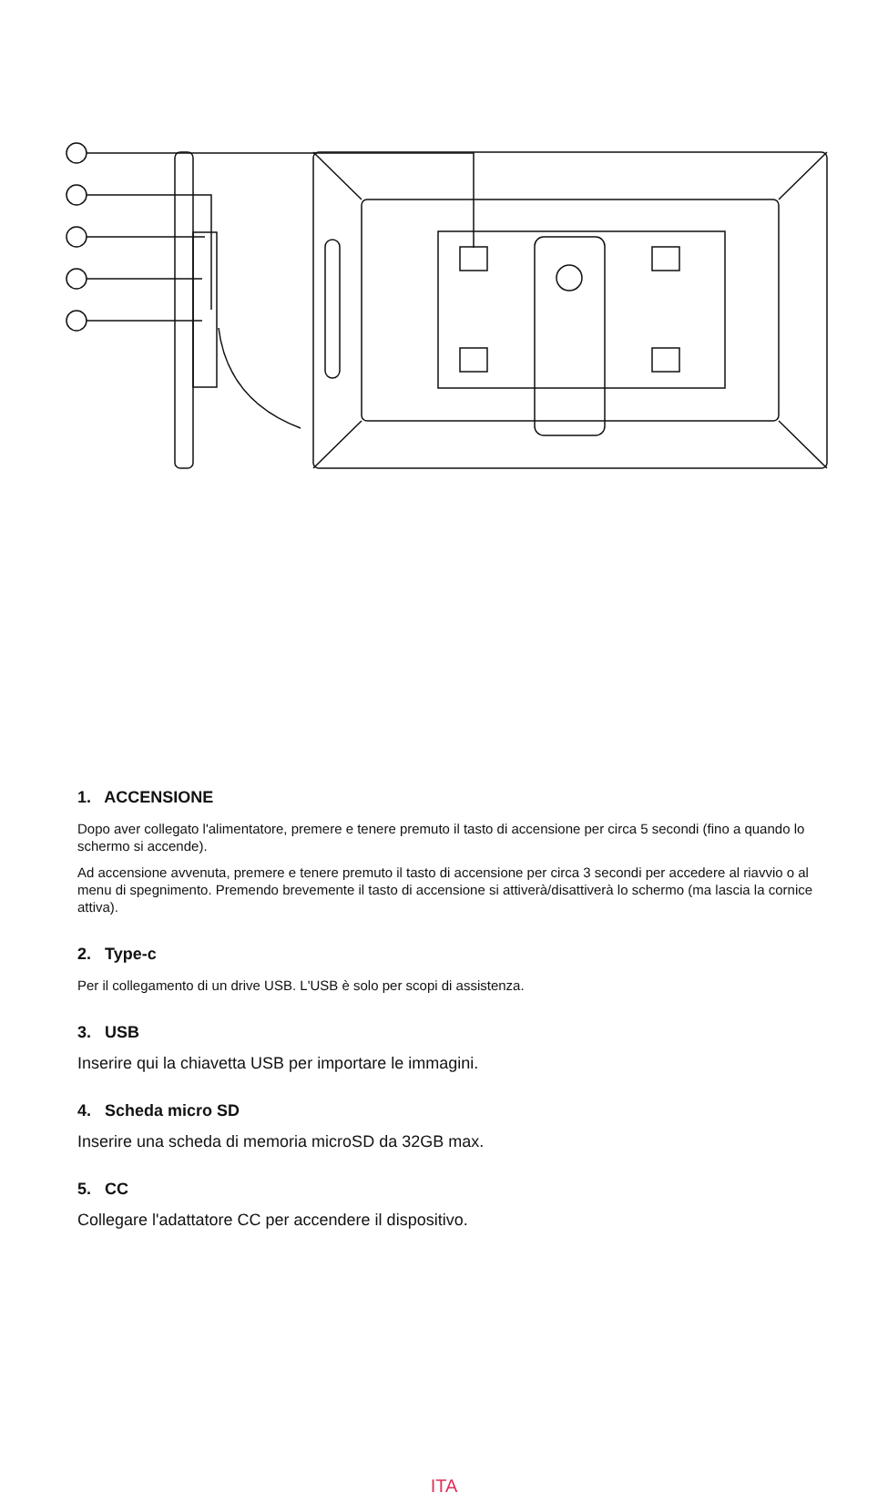1. ACCENSIONE
Dopo aver collegato l'alimentatore, premere e tenere premuto il tasto di accensione per circa 5 secondi (fino a quando lo schermo si accende).
Ad accensione avvenuta, premere e tenere premuto il tasto di accensione per circa 3 secondi per accedere al riavvio o al menu di spegnimento. Premendo brevemente il tasto di accensione si attiverà/disattiverà lo schermo (ma lascia la cornice attiva).
2. Type-c
Per il collegamento di un drive USB. L'USB è solo per scopi di assistenza.
3. USB
Inserire qui la chiavetta USB per importare le immagini.
4. Scheda micro SD
Inserire una scheda di memoria microSD da 32GB max.
5. CC
Collegare l'adattatore CC per accendere il dispositivo.
ITA